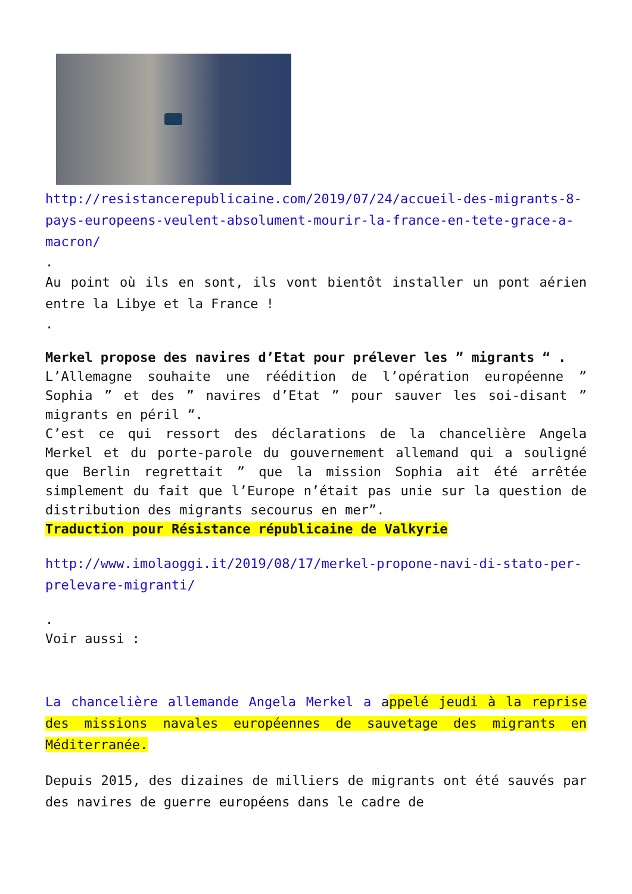http://resistancerepublicaine.com/2019/07/24/accueil-des-migrants-8-pays-europeens-veulent-absolument-mourir-la-france-en-tete-grace-a-macron/
.
Au point où ils en sont, ils vont bientôt installer un pont aérien entre la Libye et la France !
.
Merkel propose des navires d’Etat pour prélever les ” migrants “ .
L’Allemagne souhaite une réédition de l’opération européenne ” Sophia ” et des ” navires d’Etat ” pour sauver les soi-disant ” migrants en péril “.
C’est ce qui ressort des déclarations de la chancelière Angela Merkel et du porte-parole du gouvernement allemand qui a souligné que Berlin regrettait ” que la mission Sophia ait été arrêtée simplement du fait que l’Europe n’était pas unie sur la question de distribution des migrants secourus en mer”.
Traduction pour Résistance républicaine de Valkyrie
http://www.imolaoggi.it/2019/08/17/merkel-propone-navi-di-stato-per-prelevare-migranti/
.
Voir aussi :
La chancelière allemande Angela Merkel a appelé jeudi à la reprise des missions navales européennes de sauvetage des migrants en Méditerranée.
Depuis 2015, des dizaines de milliers de migrants ont été sauvés par des navires de guerre européens dans le cadre de